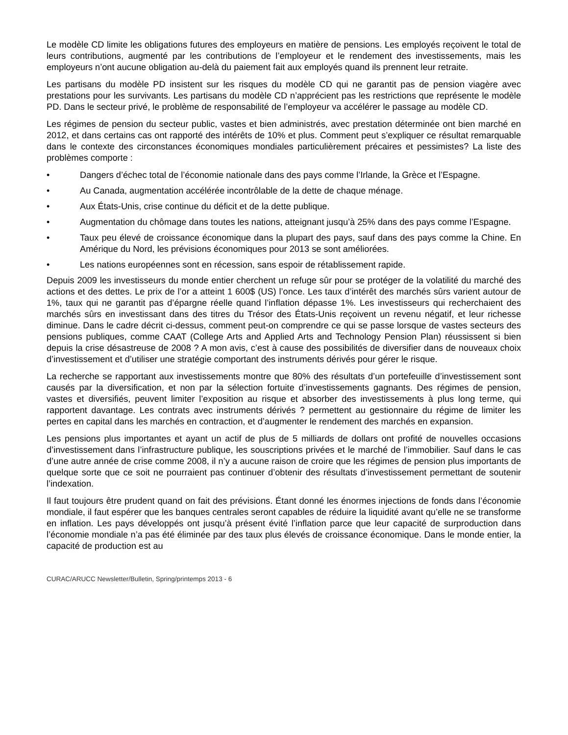Le modèle CD limite les obligations futures des employeurs en matière de pensions. Les employés reçoivent le total de leurs contributions, augmenté par les contributions de l’employeur et le rendement des investissements, mais les employeurs n’ont aucune obligation au-delà du paiement fait aux employés quand ils prennent leur retraite.
Les partisans du modèle PD insistent sur les risques du modèle CD qui ne garantit pas de pension viagère avec prestations pour les survivants. Les partisans du modèle CD n’apprécient pas les restrictions que représente le modèle PD. Dans le secteur privé, le problème de responsabilité de l’employeur va accélérer le passage au modèle CD.
Les régimes de pension du secteur public, vastes et bien administrés, avec prestation déterminée ont bien marché en 2012, et dans certains cas ont rapporté des intérêts de 10% et plus. Comment peut s’expliquer ce résultat remarquable dans le contexte des circonstances économiques mondiales particulièrement précaires et pessimistes? La liste des problèmes comporte :
• Dangers d’échec total de l’économie nationale dans des pays comme l’Irlande, la Grèce et l’Espagne.
• Au Canada, augmentation accélérée incontrôlable de la dette de chaque ménage.
• Aux États-Unis, crise continue du déficit et de la dette publique.
• Augmentation du chômage dans toutes les nations, atteignant jusqu’à 25% dans des pays comme l’Espagne.
• Taux peu élevé de croissance économique dans la plupart des pays, sauf dans des pays comme la Chine. En Amérique du Nord, les prévisions économiques pour 2013 se sont améliorées.
• Les nations européennes sont en récession, sans espoir de rétablissement rapide.
Depuis 2009 les investisseurs du monde entier cherchent un refuge sûr pour se protéger de la volatilité du marché des actions et des dettes. Le prix de l’or a atteint 1 600$ (US) l’once. Les taux d’intérêt des marchés sûrs varient autour de 1%, taux qui ne garantit pas d’épargne réelle quand l’inflation dépasse 1%. Les investisseurs qui recherchaient des marchés sûrs en investissant dans des titres du Trésor des États-Unis reçoivent un revenu négatif, et leur richesse diminue. Dans le cadre décrit ci-dessus, comment peut-on comprendre ce qui se passe lorsque de vastes secteurs des pensions publiques, comme CAAT (College Arts and Applied Arts and Technology Pension Plan) réussissent si bien depuis la crise désastreuse de 2008 ? A mon avis, c’est à cause des possibilités de diversifier dans de nouveaux choix d’investissement et d’utiliser une stratégie comportant des instruments dérivés pour gérer le risque.
La recherche se rapportant aux investissements montre que 80% des résultats d’un portefeuille d’investissement sont causés par la diversification, et non par la sélection fortuite d’investissements gagnants. Des régimes de pension, vastes et diversifiés, peuvent limiter l’exposition au risque et absorber des investissements à plus long terme, qui rapportent davantage. Les contrats avec instruments dérivés ? permettent au gestionnaire du régime de limiter les pertes en capital dans les marchés en contraction, et d’augmenter le rendement des marchés en expansion.
Les pensions plus importantes et ayant un actif de plus de 5 milliards de dollars ont profité de nouvelles occasions d’investissement dans l’infrastructure publique, les souscriptions privées et le marché de l’immobilier. Sauf dans le cas d’une autre année de crise comme 2008, il n’y a aucune raison de croire que les régimes de pension plus importants de quelque sorte que ce soit ne pourraient pas continuer d’obtenir des résultats d’investissement permettant de soutenir l’indexation.
Il faut toujours être prudent quand on fait des prévisions. Étant donné les énormes injections de fonds dans l’économie mondiale, il faut espérer que les banques centrales seront capables de réduire la liquidité avant qu’elle ne se transforme en inflation. Les pays développés ont jusqu’à présent évité l’inflation parce que leur capacité de surproduction dans l’économie mondiale n’a pas été éliminée par des taux plus élevés de croissance économique. Dans le monde entier, la capacité de production est au
CURAC/ARUCC Newsletter/Bulletin, Spring/printemps 2013 - 6